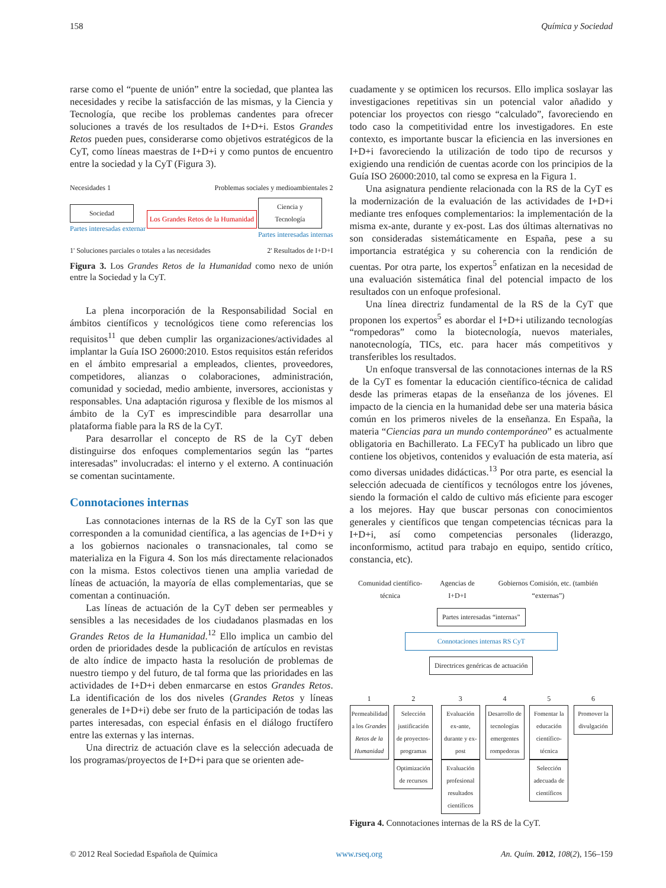158 Química y Sociedad
rarse como el “puente de unión” entre la sociedad, que plantea las necesidades y recibe la satisfacción de las mismas, y la Ciencia y Tecnología, que recibe los problemas candentes para ofrecer soluciones a través de los resultados de I+D+i. Estos Grandes Retos pueden pues, considerarse como objetivos estratégicos de la CyT, como líneas maestras de I+D+i y como puntos de encuentro entre la sociedad y la CyT (Figura 3).
Necesidades 1 Problemas sociales y medioambientales 2
Sociedad
Partes interesadas externar
Los Grandes Retos de la Humanidad
Ciencia y Tecnología
Partes interesadas internas
1' Soluciones parciales o totales a las necesidades 2' Resultados de I+D+I
Figura 3. Los Grandes Retos de la Humanidad como nexo de unión entre la Sociedad y la CyT.
La plena incorporación de la Responsabilidad Social en ámbitos científicos y tecnológicos tiene como referencias los requisitos<sup>11</sup> que deben cumplir las organizaciones/actividades al implantar la Guía ISO 26000:2010. Estos requisitos están referidos en el ámbito empresarial a empleados, clientes, proveedores, competidores, alianzas o colaboraciones, administración, comunidad y sociedad, medio ambiente, inversores, accionistas y responsables. Una adaptación rigurosa y flexible de los mismos al ámbito de la CyT es imprescindible para desarrollar una plataforma fiable para la RS de la CyT.
Para desarrollar el concepto de RS de la CyT deben distinguirse dos enfoques complementarios según las “partes interesadas” involucradas: el interno y el externo. A continuación se comentan sucintamente.
Connotaciones internas
Las connotaciones internas de la RS de la CyT son las que corresponden a la comunidad científica, a las agencias de I+D+i y a los gobiernos nacionales o transnacionales, tal como se materializa en la Figura 4. Son los más directamente relacionados con la misma. Estos colectivos tienen una amplia variedad de líneas de actuación, la mayoría de ellas complementarias, que se comentan a continuación.
Las líneas de actuación de la CyT deben ser permeables y sensibles a las necesidades de los ciudadanos plasmadas en los Grandes Retos de la Humanidad.<sup>12</sup> Ello implica un cambio del orden de prioridades desde la publicación de artículos en revistas de alto índice de impacto hasta la resolución de problemas de nuestro tiempo y del futuro, de tal forma que las prioridades en las actividades de I+D+i deben enmarcarse en estos Grandes Retos. La identificación de los dos niveles (Grandes Retos y líneas generales de I+D+i) debe ser fruto de la participación de todas las partes interesadas, con especial énfasis en el diálogo fructífero entre las externas y las internas.
Una directriz de actuación clave es la selección adecuada de los programas/proyectos de I+D+i para que se orienten ade-
cuadamente y se optimicen los recursos. Ello implica soslayar las investigaciones repetitivas sin un potencial valor añadido y potenciar los proyectos con riesgo “calculado”, favoreciendo en todo caso la competitividad entre los investigadores. En este contexto, es importante buscar la eficiencia en las inversiones en I+D+i favoreciendo la utilización de todo tipo de recursos y exigiendo una rendición de cuentas acorde con los principios de la Guía ISO 26000:2010, tal como se expresa en la Figura 1.
Una asignatura pendiente relacionada con la RS de la CyT es la modernización de la evaluación de las actividades de I+D+i mediante tres enfoques complementarios: la implementación de la misma ex-ante, durante y ex-post. Las dos últimas alternativas no son consideradas sistemáticamente en España, pese a su importancia estratégica y su coherencia con la rendición de cuentas. Por otra parte, los expertos<sup>5</sup> enfatizan en la necesidad de una evaluación sistemática final del potencial impacto de los resultados con un enfoque profesional.
Una línea directriz fundamental de la RS de la CyT que proponen los expertos<sup>5</sup> es abordar el I+D+i utilizando tecnologías “rompedoras” como la biotecnología, nuevos materiales, nanotecnología, TICs, etc. para hacer más competitivos y transferibles los resultados.
Un enfoque transversal de las connotaciones internas de la RS de la CyT es fomentar la educación científico-técnica de calidad desde las primeras etapas de la enseñanza de los jóvenes. El impacto de la ciencia en la humanidad debe ser una materia básica común en los primeros niveles de la enseñanza. En España, la materia “Ciencias para un mundo contemporáneo” es actualmente obligatoria en Bachillerato. La FECyT ha publicado un libro que contiene los objetivos, contenidos y evaluación de esta materia, así como diversas unidades didácticas.<sup>13</sup> Por otra parte, es esencial la selección adecuada de científicos y tecnólogos entre los jóvenes, siendo la formación el caldo de cultivo más eficiente para escoger a los mejores. Hay que buscar personas con conocimientos generales y científicos que tengan competencias técnicas para la I+D+i, así como competencias personales (liderazgo, inconformismo, actitud para trabajo en equipo, sentido crítico, constancia, etc).
Comunidad científico-técnica Agencias de I+D+I Gobiernos Comisión, etc. (también “externas”)
Partes interesadas “internas”
Connotaciones internas RS CyT
Directrices genéricas de actuación
1
Permeabilidad a los Grandes Retos de la Humanidad
2
Selección justificación de proyectos-programas
Optimización de recursos
3
Evaluación ex-ante, durante y ex-post
Evaluación profesional resultados científicos
4
Desarrollo de tecnologías emergentes rompedoras
5
Fomentar la educación científico-técnica
Selección adecuada de científicos
6
Promover la divulgación
Figura 4. Connotaciones internas de la RS de la CyT.
© 2012 Real Sociedad Española de Química www.rseq.org An. Quím. 2012, 108(2), 156–159